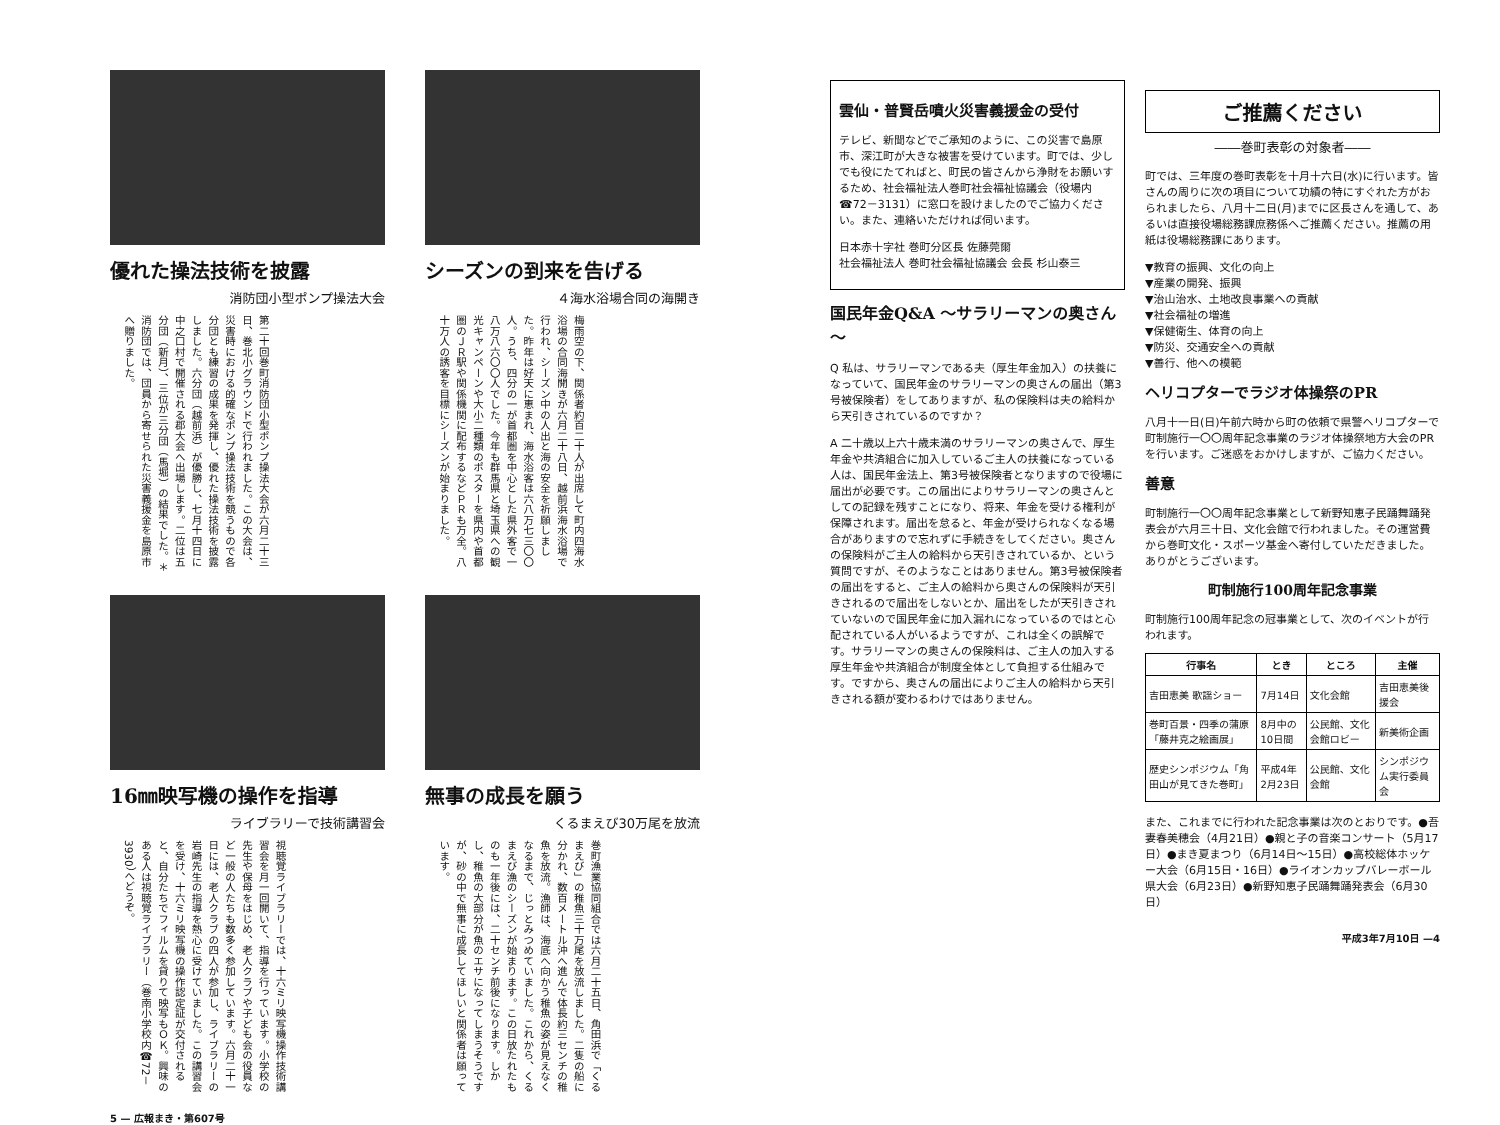優れた操法技術を披露
消防団小型ポンプ操法大会
第二十回巻町消防団小型ポンプ操法大会が六月二十三日、巻北小グラウンドで行われました。この大会は、災害時における的確なポンプ操法技術を競うもので各分団とも練習の成果を発揮し、優れた操法技術を披露しました。六分団（越前浜）が優勝し、七月十四日に中之口村で開催される郡大会へ出場します。二位は五分団（新月）、三位が三分団（馬堀）の結果でした。＊消防団では、団員から寄せられた災害義援金を島原市へ贈りました。
シーズンの到来を告げる
４海水浴場合同の海開き
梅雨空の下、関係者約百二十人が出席して町内四海水浴場の合同海開きが六月二十八日、越前浜海水浴場で行われ、シーズン中の人出と海の安全を祈願しました。昨年は好天に恵まれ、海水浴客は六八万七三〇〇人。うち、四分の一が首都圏を中心とした県外客で一八万八六〇〇人でした。今年も群馬県と埼玉県への観光キャンペーンや大小二種類のポスターを県内や首都圏のＪＲ駅や関係機関に配布するなどＰＲも万全。八十万人の誘客を目標にシーズンが始まりました。
16㎜映写機の操作を指導
ライブラリーで技術講習会
視聴覚ライブラリーでは、十六ミリ映写機操作技術講習会を月一回開いて、指導を行っています。小学校の先生や保母をはじめ、老人クラブや子ども会の役員など一般の人たちも数多く参加しています。六月二十一日には、老人クラブの四人が参加し、ライブラリーの岩崎先生の指導を熱心に受けていました。この講習会を受け、十六ミリ映写機の操作認定証が交付されると、自分たちでフィルムを貸りて映写もＯＫ。興味のある人は視聴覚ライブラリー（巻南小学校内☎72－3930）へどうぞ。
無事の成長を願う
くるまえび30万尾を放流
巻町漁業協同組合では六月二十五日、角田浜で「くるまえび」の稚魚三十万尾を放流しました。二隻の船に分かれ、数百メートル沖へ進んで体長約三センチの稚魚を放流。漁師は、海底へ向かう稚魚の姿が見えなくなるまで、じっとみつめていました。これから、くるまえび漁のシーズンが始まります。この日放たれたものも一年後には、二十センチ前後になります。しかし、稚魚の大部分が魚のエサになってしまうそうですが、砂の中で無事に成長してほしいと関係者は願っています。
5 — 広報まき・第607号
雲仙・普賢岳噴火災害義援金の受付
テレビ、新聞などでご承知のように、この災害で島原市、深江町が大きな被害を受けています。町では、少しでも役にたてればと、町民の皆さんから浄財をお願いするため、社会福祉法人巻町社会福祉協議会（役場内☎72－3131）に窓口を設けましたのでご協力ください。また、連絡いただければ伺います。
日本赤十字社 巻町分区長 佐藤莞爾
社会福祉法人 巻町社会福祉協議会 会長 杉山泰三
国民年金Q&A ～サラリーマンの奥さん～
Q 私は、サラリーマンである夫（厚生年金加入）の扶養になっていて、国民年金のサラリーマンの奥さんの届出（第3号被保険者）をしてありますが、私の保険料は夫の給料から天引きされているのですか？
A 二十歳以上六十歳未満のサラリーマンの奥さんで、厚生年金や共済組合に加入しているご主人の扶養になっている人は、国民年金法上、第3号被保険者となりますので役場に届出が必要です。この届出によりサラリーマンの奥さんとしての記録を残すことになり、将来、年金を受ける権利が保障されます。届出を怠ると、年金が受けられなくなる場合がありますので忘れずに手続きをしてください。奥さんの保険料がご主人の給料から天引きされているか、という質問ですが、そのようなことはありません。第3号被保険者の届出をすると、ご主人の給料から奥さんの保険料が天引きされるので届出をしないとか、届出をしたが天引きされていないので国民年金に加入漏れになっているのではと心配されている人がいるようですが、これは全くの誤解です。サラリーマンの奥さんの保険料は、ご主人の加入する厚生年金や共済組合が制度全体として負担する仕組みです。ですから、奥さんの届出によりご主人の給料から天引きされる額が変わるわけではありません。
ご推薦ください
――巻町表彰の対象者――
町では、三年度の巻町表彰を十月十六日(水)に行います。皆さんの周りに次の項目について功績の特にすぐれた方がおられましたら、八月十二日(月)までに区長さんを通して、あるいは直接役場総務課庶務係へご推薦ください。推薦の用紙は役場総務課にあります。
▼教育の振興、文化の向上
▼産業の開発、振興
▼治山治水、土地改良事業への貢献
▼社会福祉の増進
▼保健衛生、体育の向上
▼防災、交通安全への貢献
▼善行、他への模範
ヘリコプターでラジオ体操祭のPR
八月十一日(日)午前六時から町の依頼で県警ヘリコプターで町制施行一〇〇周年記念事業のラジオ体操祭地方大会のPRを行います。ご迷惑をおかけしますが、ご協力ください。
善意
町制施行一〇〇周年記念事業として新野知恵子民踊舞踊発表会が六月三十日、文化会館で行われました。その運営費から巻町文化・スポーツ基金へ寄付していただきました。ありがとうございます。
町制施行100周年記念事業
町制施行100周年記念の冠事業として、次のイベントが行われます。
| 行事名 | とき | ところ | 主催 |
| --- | --- | --- | --- |
| 吉田恵美 歌謡ショー | 7月14日 | 文化会館 | 吉田恵美後援会 |
| 巻町百景・四季の蒲原「藤井克之絵画展」 | 8月中の10日間 | 公民館、文化会館ロビー | 新美術企画 |
| 歴史シンポジウム「角田山が見てきた巻町」 | 平成4年2月23日 | 公民館、文化会館 | シンポジウム実行委員会 |
また、これまでに行われた記念事業は次のとおりです。●吾妻春美穂会（4月21日）●親と子の音楽コンサート（5月17日）●まき夏まつり（6月14日～15日）●高校総体ホッケー大会（6月15日・16日）●ライオンカップバレーボール県大会（6月23日）●新野知恵子民踊舞踊発表会（6月30日）
平成3年7月10日 —4